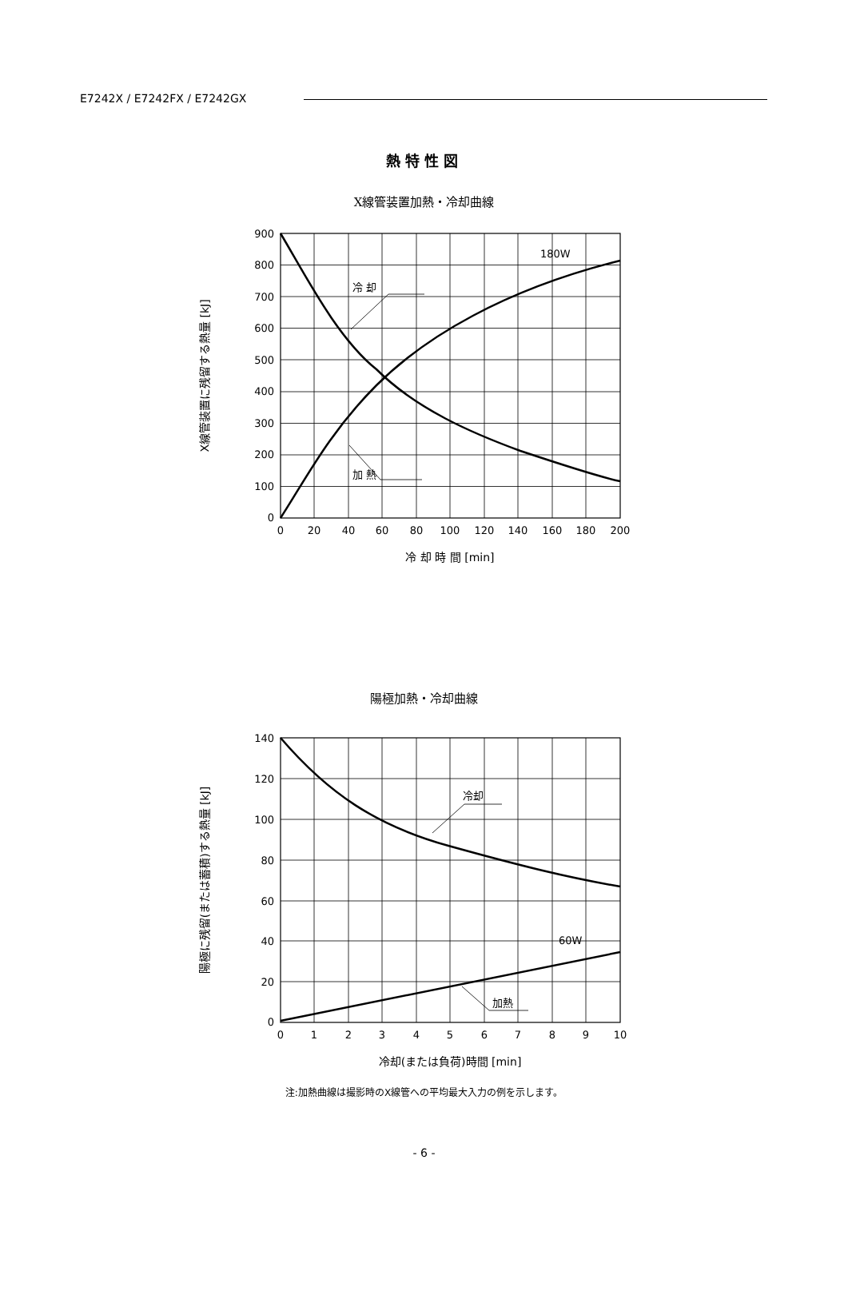E7242X / E7242FX / E7242GX
熱特性図
X線管装置加熱・冷却曲線
冷 却
180W
加 熱
900
800
700
600
500
400
300
200
100
0
0
20
40
60
80
100
120
140
160
180
200
冷 却 時 間 [min]
X線管装置に残留する熱量 [kJ]
陽極加熱・冷却曲線
冷却
60W
加熱
140
120
100
80
60
40
20
0
0
1
2
3
4
5
6
7
8
9
10
冷却(または負荷)時間 [min]
陽極に残留(または蓄積)する熱量 [kJ]
注:加熱曲線は撮影時のX線管への平均最大入力の例を示します。
- 6 -